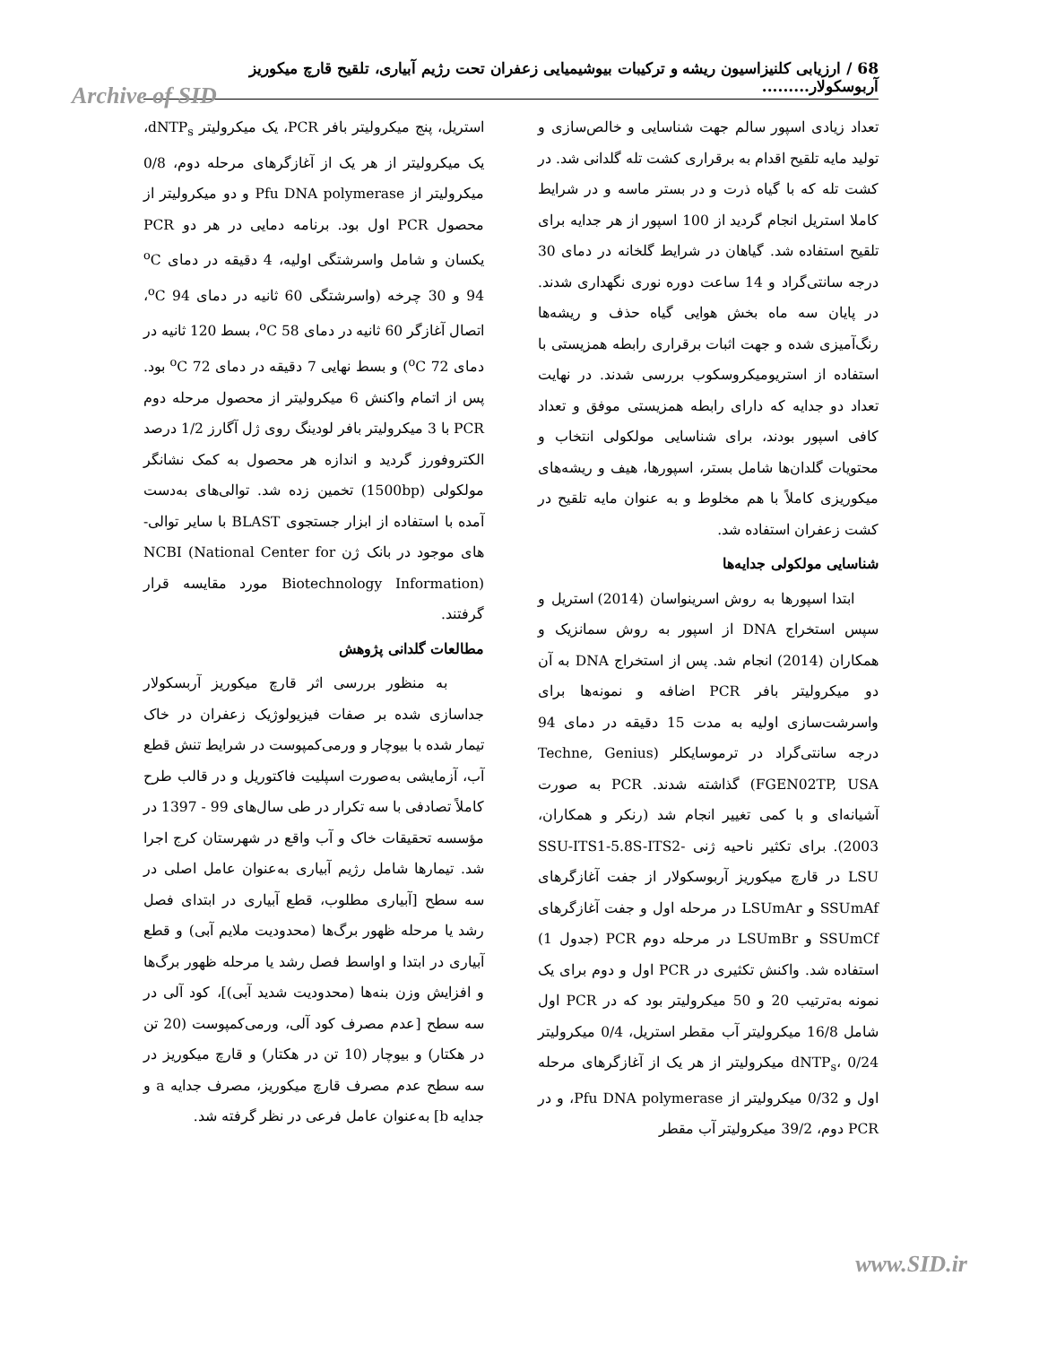68 / ارزیابی کلنیزاسیون ریشه و ترکیبات بیوشیمیایی زعفران تحت رژیم آبیاری، تلقیح قارچ میکوریز آربوسکولار.........
Archive of SID
تعداد زیادی اسپور سالم جهت شناسایی و خالص‌سازی و تولید مایه تلقیح اقدام به برقراری کشت تله گلدانی شد. در کشت تله که با گیاه ذرت و در بستر ماسه و در شرایط کاملا استریل انجام گردید از 100 اسپور از هر جدایه برای تلقیح استفاده شد. گیاهان در شرایط گلخانه در دمای 30 درجه سانتی‌گراد و 14 ساعت دوره نوری نگهداری شدند. در پایان سه ماه بخش هوایی گیاه حذف و ریشه‌ها رنگ‌آمیزی شده و جهت اثبات برقراری رابطه همزیستی با استفاده از استریومیکروسکوب بررسی شدند. در نهایت تعداد دو جدایه که دارای رابطه همزیستی موفق و تعداد کافی اسپور بودند، برای شناسایی مولکولی انتخاب و محتویات گلدان‌ها شامل بستر، اسپورها، هیف و ریشه‌های میکوریزی کاملاً با هم مخلوط و به عنوان مایه تلقیح در کشت زعفران استفاده شد.
شناسایی مولکولی جدایه‌ها
ابتدا اسپورها به روش اسرینواسان (2014) استریل و سپس استخراج DNA از اسپور به روش سمانزیک و همکاران (2014) انجام شد. پس از استخراج DNA به آن دو میکرولیتر بافر PCR اضافه و نمونه‌ها برای واسرشت‌سازی اولیه به مدت 15 دقیقه در دمای 94 درجه سانتی‌گراد در ترموسایکلر (Techne, Genius FGEN02TP, USA) گذاشته شدند. PCR به صورت آشیانه‌ای و با کمی تغییر انجام شد (رنکر و همکاران، 2003). برای تکثیر ناحیه ژنی SSU-ITS1-5.8S-ITS2-LSU در قارچ میکوریز آربوسکولار از جفت آغازگرهای SSUmAf و LSUmAr در مرحله اول و جفت آغازگرهای SSUmCf و LSUmBr در مرحله دوم PCR (جدول 1) استفاده شد. واکنش تکثیری در PCR اول و دوم برای یک نمونه به‌ترتیب 20 و 50 میکرولیتر بود که در PCR اول شامل 16/8 میکرولیتر آب مقطر استریل، 0/4 میکرولیتر dNTP<sub>s</sub>، 0/24 میکرولیتر از هر یک از آغازگرهای مرحله اول و 0/32 میکرولیتر از Pfu DNA polymerase، و در PCR دوم، 39/2 میکرولیتر آب مقطر
استریل، پنج میکرولیتر بافر PCR، یک میکرولیتر dNTP<sub>s</sub>، یک میکرولیتر از هر یک از آغازگرهای مرحله دوم، 0/8 میکرولیتر از Pfu DNA polymerase و دو میکرولیتر از محصول PCR اول بود. برنامه دمایی در هر دو PCR یکسان و شامل واسرشتگی اولیه، 4 دقیقه در دمای <sup>o</sup>C 94 و 30 چرخه (واسرشتگی 60 ثانیه در دمای <sup>o</sup>C 94، اتصال آغازگر 60 ثانیه در دمای <sup>o</sup>C 58، بسط 120 ثانیه در دمای <sup>o</sup>C 72) و بسط نهایی 7 دقیقه در دمای <sup>o</sup>C 72 بود. پس از اتمام واکنش 6 میکرولیتر از محصول مرحله دوم PCR با 3 میکرولیتر بافر لودینگ روی ژل آگارز 1/2 درصد الکتروفورز گردید و اندازه هر محصول به کمک نشانگر مولکولی (1500bp) تخمین زده شد. توالی‌های به‌دست آمده با استفاده از ابزار جستجوی BLAST با سایر توالی-های موجود در بانک ژن NCBI (National Center for Biotechnology Information) مورد مقایسه قرار گرفتند.
مطالعات گلدانی پژوهش
به منظور بررسی اثر قارچ میکوریز آربسکولار جداسازی شده بر صفات فیزیولوژیک زعفران در خاک تیمار شده با بیوچار و ورمی‌کمپوست در شرایط تنش قطع آب، آزمایشی به‌صورت اسپلیت فاکتوریل و در قالب طرح کاملاً تصادفی با سه تکرار در طی سال‌های 99 - 1397 در مؤسسه تحقیقات خاک و آب واقع در شهرستان کرج اجرا شد. تیمارها شامل رژیم آبیاری به‌عنوان عامل اصلی در سه سطح [آبیاری مطلوب، قطع آبیاری در ابتدای فصل رشد یا مرحله ظهور برگ‌ها (محدودیت ملایم آبی) و قطع آبیاری در ابتدا و اواسط فصل رشد یا مرحله ظهور برگ‌ها و افزایش وزن بنه‌ها (محدودیت شدید آبی)]، کود آلی در سه سطح [عدم مصرف کود آلی، ورمی‌کمپوست (20 تن در هکتار) و بیوچار (10 تن در هکتار) و قارچ میکوریز در سه سطح عدم مصرف قارچ میکوریز، مصرف جدایه a و جدایه b] به‌عنوان عامل فرعی در نظر گرفته شد.
www.SID.ir